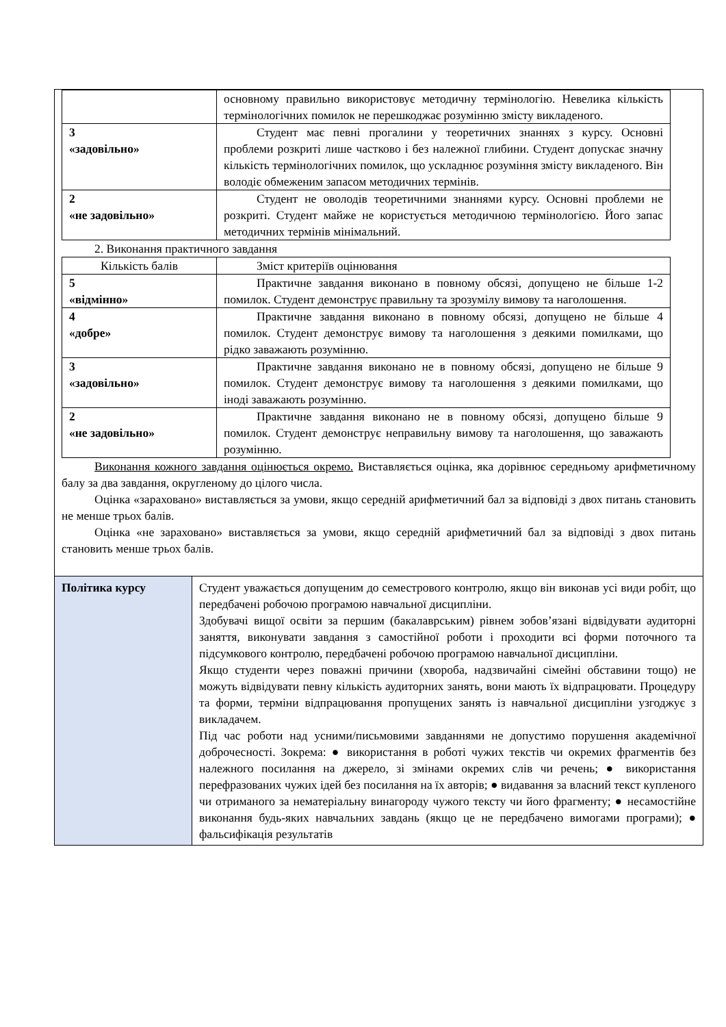| | основному правильно використовує методичну термінологію. Невелика кількість термінологічних помилок не перешкоджає розумінню змісту викладеного. |
| 3 «задовільно» | Студент має певні прогалини у теоретичних знаннях з курсу. Основні проблеми розкриті лише частково і без належної глибини. Студент допускає значну кількість термінологічних помилок, що ускладнює розуміння змісту викладеного. Він володіє обмеженим запасом методичних термінів. |
| 2 «не задовільно» | Студент не оволодів теоретичними знаннями курсу. Основні проблеми не розкриті. Студент майже не користується методичною термінологією. Його запас методичних термінів мінімальний. |
2. Виконання практичного завдання
| Кількість балів | Зміст критеріїв оцінювання |
| 5 «відмінно» | Практичне завдання виконано в повному обсязі, допущено не більше 1-2 помилок. Студент демонструє правильну та зрозумілу вимову та наголошення. |
| 4 «добре» | Практичне завдання виконано в повному обсязі, допущено не більше 4 помилок. Студент демонструє вимову та наголошення з деякими помилками, що рідко заважають розумінню. |
| 3 «задовільно» | Практичне завдання виконано не в повному обсязі, допущено не більше 9 помилок. Студент демонструє вимову та наголошення з деякими помилками, що іноді заважають розумінню. |
| 2 «не задовільно» | Практичне завдання виконано не в повному обсязі, допущено більше 9 помилок. Студент демонструє неправильну вимову та наголошення, що заважають розумінню. |
Виконання кожного завдання оцінюється окремо. Виставляється оцінка, яка дорівнює середньому арифметичному балу за два завдання, округленому до цілого числа.
Оцінка «зараховано» виставляється за умови, якщо середній арифметичний бал за відповіді з двох питань становить не менше трьох балів.
Оцінка «не зараховано» виставляється за умови, якщо середній арифметичний бал за відповіді з двох питань становить менше трьох балів.
| Політика курсу | Студент уважається допущеним до семестрового контролю, якщо він виконав усі види робіт, що передбачені робочою програмою навчальної дисципліни. Здобувачі вищої освіти за першим (бакалаврським) рівнем зобов’язані відвідувати аудиторні заняття, виконувати завдання з самостійної роботи і проходити всі форми поточного та підсумкового контролю, передбачені робочою програмою навчальної дисципліни. Якщо студенти через поважні причини (хвороба, надзвичайні сімейні обставини тощо) не можуть відвідувати певну кількість аудиторних занять, вони мають їх відпрацювати. Процедуру та форми, терміни відпрацювання пропущених занять із навчальної дисципліни узгоджує з викладачем. Під час роботи над усними/письмовими завданнями не допустимо порушення академічної доброчесності. Зокрема: ● використання в роботі чужих текстів чи окремих фрагментів без належного посилання на джерело, зі змінами окремих слів чи речень; ● використання перефразованих чужих ідей без посилання на їх авторів; ● видавання за власний текст купленого чи отриманого за нематеріальну винагороду чужого тексту чи його фрагменту; ● несамостійне виконання будь-яких навчальних завдань (якщо це не передбачено вимогами програми); ● фальсифікація результатів |